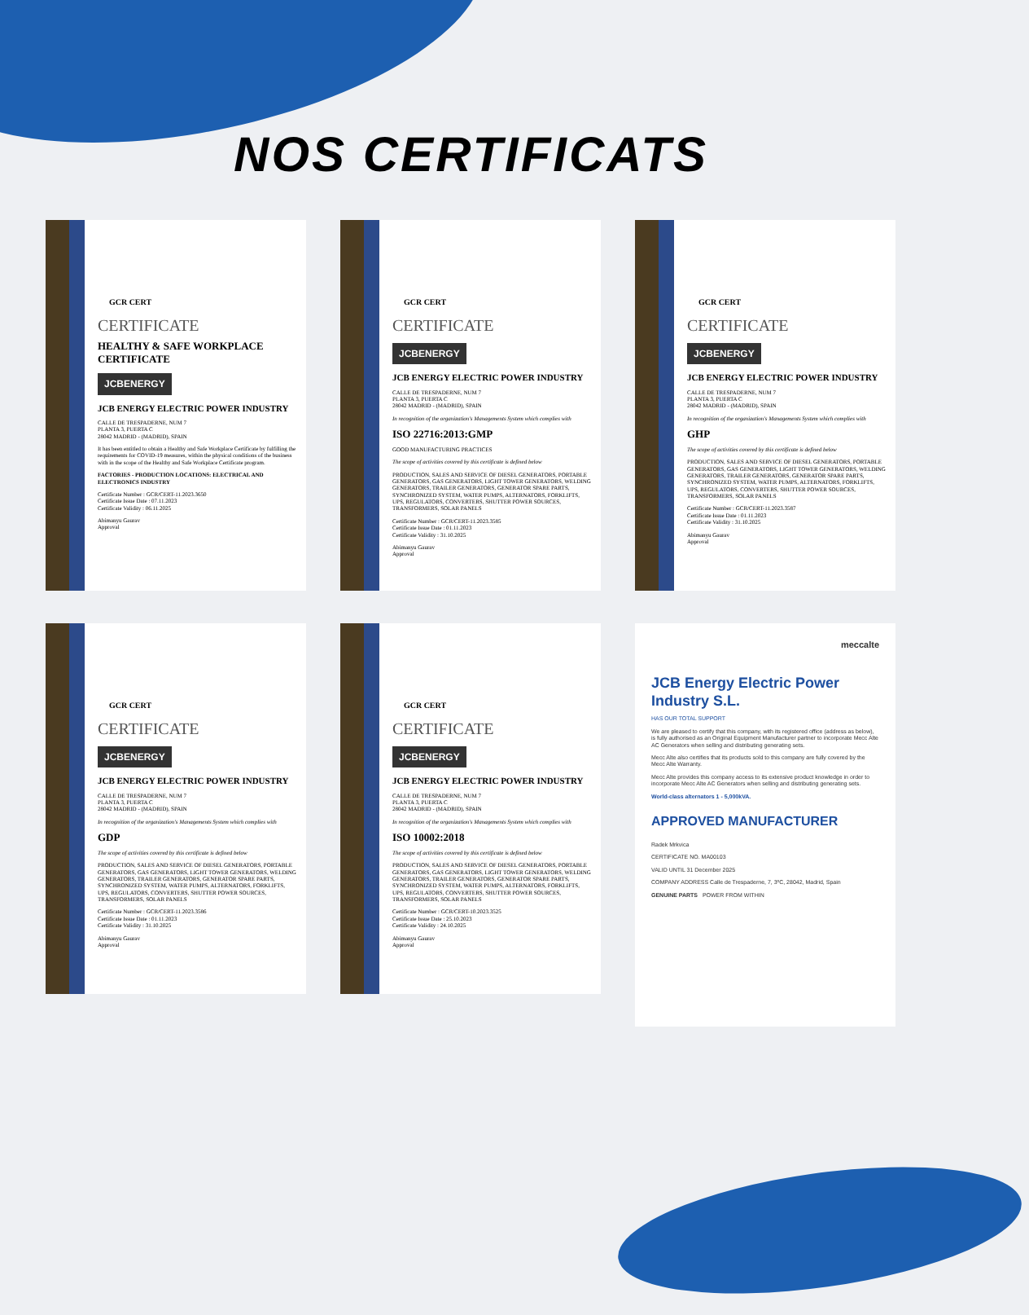NOS CERTIFICATS
GCR CERT
CERTIFICATE
HEALTHY & SAFE WORKPLACE CERTIFICATE
JCBENERGY
JCB ENERGY ELECTRIC POWER INDUSTRY
CALLE DE TRESPADERNE, NUM 7
PLANTA 3, PUERTA C
28042 MADRID - (MADRID), SPAIN
It has been entitled to obtain a Healthy and Safe Workplace Certificate by fulfilling the requirements for COVID-19 measures, within the physical conditions of the business with in the scope of the Healthy and Safe Workplace Certificate program.
FACTORIES - PRODUCTION LOCATIONS: ELECTRICAL AND ELECTRONICS INDUSTRY
Certificate Number : GCR/CERT-11.2023.3650
Certificate Issue Date : 07.11.2023
Certificate Validity : 06.11.2025
Abimanyu Gaurav
Approval
GCR CERT
CERTIFICATE
JCBENERGY
JCB ENERGY ELECTRIC POWER INDUSTRY
CALLE DE TRESPADERNE, NUM 7
PLANTA 3, PUERTA C
28042 MADRID - (MADRID), SPAIN
In recognition of the organization's Managements System which complies with
ISO 22716:2013:GMP
GOOD MANUFACTURING PRACTICES
The scope of activities covered by this certificate is defined below
PRODUCTION, SALES AND SERVICE OF DIESEL GENERATORS, PORTABLE GENERATORS, GAS GENERATORS, LIGHT TOWER GENERATORS, WELDING GENERATORS, TRAILER GENERATORS, GENERATOR SPARE PARTS, SYNCHRONIZED SYSTEM, WATER PUMPS, ALTERNATORS, FORKLIFTS, UPS, REGULATORS, CONVERTERS, SHUTTER POWER SOURCES, TRANSFORMERS, SOLAR PANELS
Certificate Number : GCR/CERT-11.2023.3585
Certificate Issue Date : 01.11.2023
Certificate Validity : 31.10.2025
Abimanyu Gaurav
Approval
GCR CERT
CERTIFICATE
JCBENERGY
JCB ENERGY ELECTRIC POWER INDUSTRY
CALLE DE TRESPADERNE, NUM 7
PLANTA 3, PUERTA C
28042 MADRID - (MADRID), SPAIN
In recognition of the organization's Managements System which complies with
GHP
The scope of activities covered by this certificate is defined below
PRODUCTION, SALES AND SERVICE OF DIESEL GENERATORS, PORTABLE GENERATORS, GAS GENERATORS, LIGHT TOWER GENERATORS, WELDING GENERATORS, TRAILER GENERATORS, GENERATOR SPARE PARTS, SYNCHRONIZED SYSTEM, WATER PUMPS, ALTERNATORS, FORKLIFTS, UPS, REGULATORS, CONVERTERS, SHUTTER POWER SOURCES, TRANSFORMERS, SOLAR PANELS
Certificate Number : GCR/CERT-11.2023.3587
Certificate Issue Date : 01.11.2023
Certificate Validity : 31.10.2025
Abimanyu Gaurav
Approval
GCR CERT
CERTIFICATE
JCBENERGY
JCB ENERGY ELECTRIC POWER INDUSTRY
CALLE DE TRESPADERNE, NUM 7
PLANTA 3, PUERTA C
28042 MADRID - (MADRID), SPAIN
In recognition of the organization's Managements System which complies with
GDP
The scope of activities covered by this certificate is defined below
PRODUCTION, SALES AND SERVICE OF DIESEL GENERATORS, PORTABLE GENERATORS, GAS GENERATORS, LIGHT TOWER GENERATORS, WELDING GENERATORS, TRAILER GENERATORS, GENERATOR SPARE PARTS, SYNCHRONIZED SYSTEM, WATER PUMPS, ALTERNATORS, FORKLIFTS, UPS, REGULATORS, CONVERTERS, SHUTTER POWER SOURCES, TRANSFORMERS, SOLAR PANELS
Certificate Number : GCR/CERT-11.2023.3586
Certificate Issue Date : 01.11.2023
Certificate Validity : 31.10.2025
Abimanyu Gaurav
Approval
GCR CERT
CERTIFICATE
JCBENERGY
JCB ENERGY ELECTRIC POWER INDUSTRY
CALLE DE TRESPADERNE, NUM 7
PLANTA 3, PUERTA C
28042 MADRID - (MADRID), SPAIN
In recognition of the organization's Managements System which complies with
ISO 10002:2018
The scope of activities covered by this certificate is defined below
PRODUCTION, SALES AND SERVICE OF DIESEL GENERATORS, PORTABLE GENERATORS, GAS GENERATORS, LIGHT TOWER GENERATORS, WELDING GENERATORS, TRAILER GENERATORS, GENERATOR SPARE PARTS, SYNCHRONIZED SYSTEM, WATER PUMPS, ALTERNATORS, FORKLIFTS, UPS, REGULATORS, CONVERTERS, SHUTTER POWER SOURCES, TRANSFORMERS, SOLAR PANELS
Certificate Number : GCR/CERT-10.2023.3525
Certificate Issue Date : 25.10.2023
Certificate Validity : 24.10.2025
Abimanyu Gaurav
Approval
meccalte
JCB Energy Electric Power Industry S.L.
HAS OUR TOTAL SUPPORT
We are pleased to certify that this company, with its registered office (address as below), is fully authorised as an Original Equipment Manufacturer partner to incorporate Mecc Alte AC Generators when selling and distributing generating sets.
Mecc Alte also certifies that its products sold to this company are fully covered by the Mecc Alte Warranty.
Mecc Alte provides this company access to its extensive product knowledge in order to incorporate Mecc Alte AC Generators when selling and distributing generating sets.
World-class alternators 1 - 5,000kVA.
APPROVED MANUFACTURER
Radek Mrkvica
CERTIFICATE NO. MA00103
VALID UNTIL 31 December 2025
COMPANY ADDRESS Calle de Trespaderne, 7, 3ºC, 28042, Madrid, Spain
GENUINE PARTS POWER FROM WITHIN